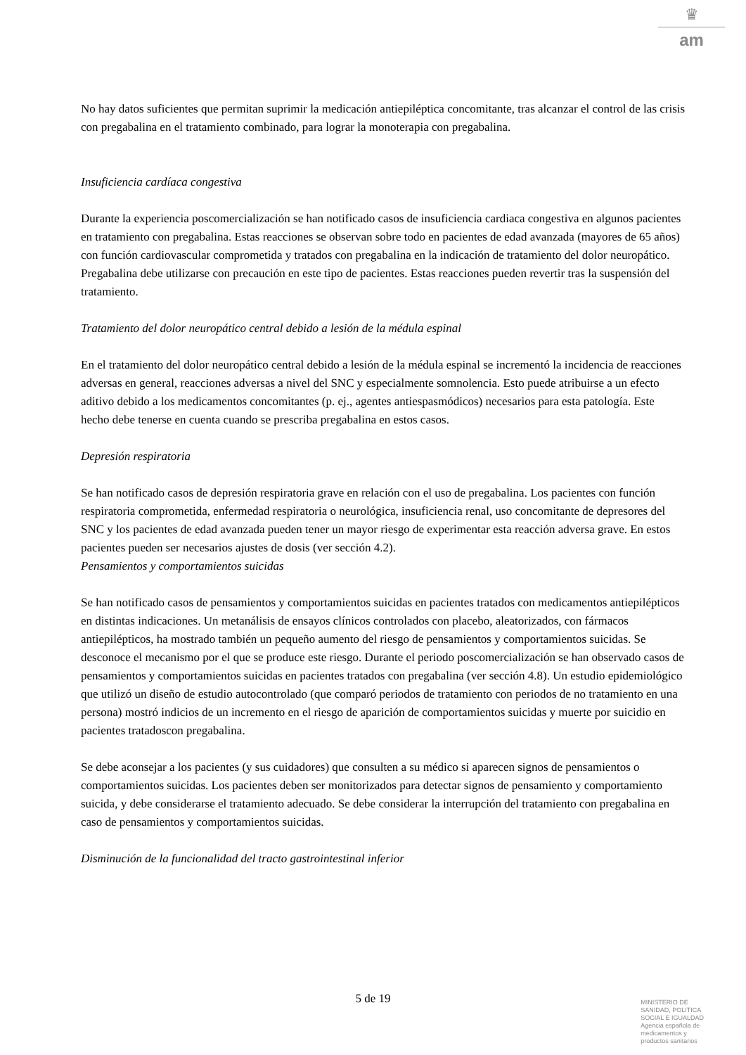♛
am
No hay datos suficientes que permitan suprimir la medicación antiepiléptica concomitante, tras alcanzar el control de las crisis con pregabalina en el tratamiento combinado, para lograr la monoterapia con pregabalina.
Insuficiencia cardíaca congestiva
Durante la experiencia poscomercialización se han notificado casos de insuficiencia cardiaca congestiva en algunos pacientes en tratamiento con pregabalina. Estas reacciones se observan sobre todo en pacientes de edad avanzada (mayores de 65 años) con función cardiovascular comprometida y tratados con pregabalina en la indicación de tratamiento del dolor neuropático. Pregabalina debe utilizarse con precaución en este tipo de pacientes. Estas reacciones pueden revertir tras la suspensión del tratamiento.
Tratamiento del dolor neuropático central debido a lesión de la médula espinal
En el tratamiento del dolor neuropático central debido a lesión de la médula espinal se incrementó la incidencia de reacciones adversas en general, reacciones adversas a nivel del SNC y especialmente somnolencia. Esto puede atribuirse a un efecto aditivo debido a los medicamentos concomitantes (p. ej., agentes antiespasmódicos) necesarios para esta patología. Este hecho debe tenerse en cuenta cuando se prescriba pregabalina en estos casos.
Depresión respiratoria
Se han notificado casos de depresión respiratoria grave en relación con el uso de pregabalina. Los pacientes con función respiratoria comprometida, enfermedad respiratoria o neurológica, insuficiencia renal, uso concomitante de depresores del SNC y los pacientes de edad avanzada pueden tener un mayor riesgo de experimentar esta reacción adversa grave. En estos pacientes pueden ser necesarios ajustes de dosis (ver sección 4.2).
Pensamientos y comportamientos suicidas
Se han notificado casos de pensamientos y comportamientos suicidas en pacientes tratados con medicamentos antiepilépticos en distintas indicaciones. Un metanálisis de ensayos clínicos controlados con placebo, aleatorizados, con fármacos antiepilépticos, ha mostrado también un pequeño aumento del riesgo de pensamientos y comportamientos suicidas. Se desconoce el mecanismo por el que se produce este riesgo. Durante el periodo poscomercialización se han observado casos de pensamientos y comportamientos suicidas en pacientes tratados con pregabalina (ver sección 4.8). Un estudio epidemiológico que utilizó un diseño de estudio autocontrolado (que comparó periodos de tratamiento con periodos de no tratamiento en una persona) mostró indicios de un incremento en el riesgo de aparición de comportamientos suicidas y muerte por suicidio en pacientes tratadoscon pregabalina.
Se debe aconsejar a los pacientes (y sus cuidadores) que consulten a su médico si aparecen signos de pensamientos o comportamientos suicidas. Los pacientes deben ser monitorizados para detectar signos de pensamiento y comportamiento suicida, y debe considerarse el tratamiento adecuado. Se debe considerar la interrupción del tratamiento con pregabalina en caso de pensamientos y comportamientos suicidas.
Disminución de la funcionalidad del tracto gastrointestinal inferior
5 de 19
MINISTERIO DE
SANIDAD, POLITICA
SOCIAL E IGUALDAD
Agencia española de
medicamentos y
productos sanitarios